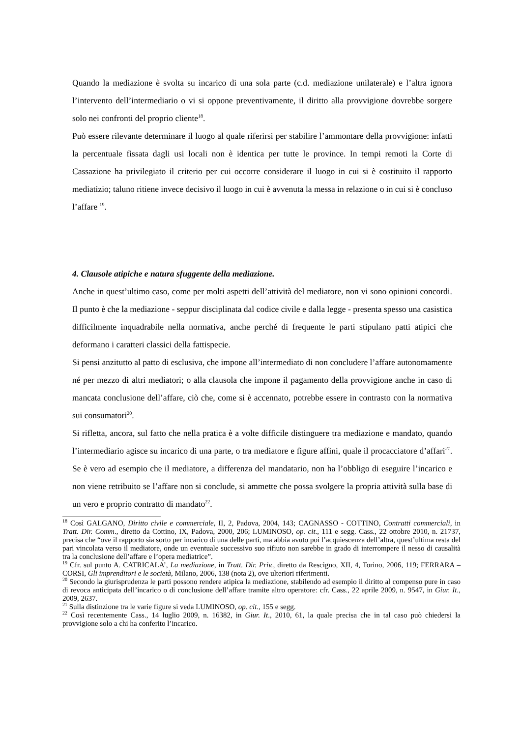Quando la mediazione è svolta su incarico di una sola parte (c.d. mediazione unilaterale) e l’altra ignora l’intervento dell’intermediario o vi si oppone preventivamente, il diritto alla provvigione dovrebbe sorgere solo nei confronti del proprio cliente<sup>18</sup>.
Può essere rilevante determinare il luogo al quale riferirsi per stabilire l’ammontare della provvigione: infatti la percentuale fissata dagli usi locali non è identica per tutte le province. In tempi remoti la Corte di Cassazione ha privilegiato il criterio per cui occorre considerare il luogo in cui si è costituito il rapporto mediatizio; taluno ritiene invece decisivo il luogo in cui è avvenuta la messa in relazione o in cui si è concluso l’affare <sup>19</sup>.
4. Clausole atipiche e natura sfuggente della mediazione.
Anche in quest’ultimo caso, come per molti aspetti dell’attività del mediatore, non vi sono opinioni concordi. Il punto è che la mediazione - seppur disciplinata dal codice civile e dalla legge - presenta spesso una casistica difficilmente inquadrabile nella normativa, anche perché di frequente le parti stipulano patti atipici che deformano i caratteri classici della fattispecie.
Si pensi anzitutto al patto di esclusiva, che impone all’intermediato di non concludere l’affare autonomamente né per mezzo di altri mediatori; o alla clausola che impone il pagamento della provvigione anche in caso di mancata conclusione dell’affare, ciò che, come si è accennato, potrebbe essere in contrasto con la normativa sui consumatori<sup>20</sup>.
Si rifletta, ancora, sul fatto che nella pratica è a volte difficile distinguere tra mediazione e mandato, quando l’intermediario agisce su incarico di una parte, o tra mediatore e figure affini, quale il procacciatore d’affari<sup>21</sup>. Se è vero ad esempio che il mediatore, a differenza del mandatario, non ha l’obbligo di eseguire l’incarico e non viene retribuito se l’affare non si conclude, si ammette che possa svolgere la propria attività sulla base di un vero e proprio contratto di mandato<sup>22</sup>.
<sup>18</sup> Così GALGANO, Diritto civile e commerciale, II, 2, Padova, 2004, 143; CAGNASSO - COTTINO, Contratti commerciali, in Tratt. Dir. Comm., diretto da Cottino, IX, Padova, 2000, 206; LUMINOSO, op. cit., 111 e segg. Cass., 22 ottobre 2010, n. 21737, precisa che “ove il rapporto sia sorto per incarico di una delle parti, ma abbia avuto poi l’acquiescenza dell’altra, quest’ultima resta del pari vincolata verso il mediatore, onde un eventuale successivo suo rifiuto non sarebbe in grado di interrompere il nesso di causalità tra la conclusione dell’affare e l’opera mediatrice”.
<sup>19</sup> Cfr. sul punto A. CATRICALA’, La mediazione, in Tratt. Dir. Priv., diretto da Rescigno, XII, 4, Torino, 2006, 119; FERRARA – CORSI, Gli imprenditori e le società, Milano, 2006, 138 (nota 2), ove ulteriori riferimenti.
<sup>20</sup> Secondo la giurisprudenza le parti possono rendere atipica la mediazione, stabilendo ad esempio il diritto al compenso pure in caso di revoca anticipata dell’incarico o di conclusione dell’affare tramite altro operatore: cfr. Cass., 22 aprile 2009, n. 9547, in Giur. It., 2009, 2637.
<sup>21</sup> Sulla distinzione tra le varie figure si veda LUMINOSO, op. cit., 155 e segg.
<sup>22</sup> Così recentemente Cass., 14 luglio 2009, n. 16382, in Giur. It., 2010, 61, la quale precisa che in tal caso può chiedersi la provvigione solo a chi ha conferito l’incarico.